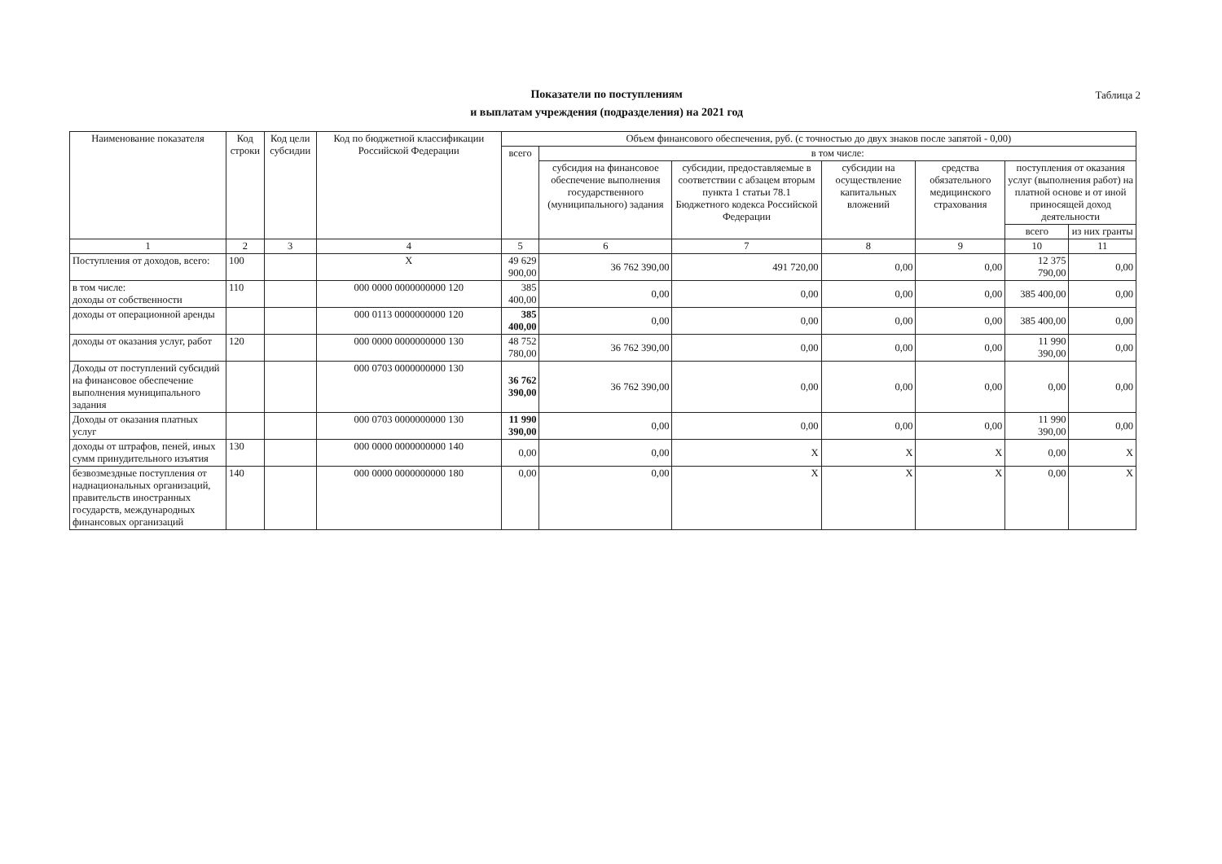Показатели по поступлениям
и выплатам учреждения (подразделения) на 2021 год
Таблица 2
| Наименование показателя | Код строки | Код цели субсидии | Код по бюджетной классификации Российской Федерации | Объем финансового обеспечения, руб. (с точностью до двух знаков после запятой - 0,00) | | | | | | |
| --- | --- | --- | --- | --- | --- | --- | --- | --- | --- | --- |
| | | | | всего | в том числе: | | | | | |
| | | | | | субсидия на финансовое обеспечение выполнения государственного (муниципального) задания | субсидии, предоставляемые в соответствии с абзацем вторым пункта 1 статьи 78.1 Бюджетного кодекса Российской Федерации | субсидии на осуществление капитальных вложений | средства обязательного медицинского страхования | поступления от оказания услуг (выполнения работ) на платной основе и от иной приносящей доход деятельности | |
| | | | | | | | | | всего | из них гранты |
| 1 | 2 | 3 | 4 | 5 | 6 | 7 | 8 | 9 | 10 | 11 |
| Поступления от доходов, всего: | 100 | | X | 49 629 900,00 | 36 762 390,00 | 491 720,00 | 0,00 | 0,00 | 12 375 790,00 | 0,00 |
| в том числе: доходы от собственности | 110 | | 000 0000 0000000000 120 | 385 400,00 | 0,00 | 0,00 | 0,00 | 0,00 | 385 400,00 | 0,00 |
| доходы от операционной аренды | | | 000 0113 0000000000 120 | 385 400,00 | 0,00 | 0,00 | 0,00 | 0,00 | 385 400,00 | 0,00 |
| доходы от оказания услуг, работ | 120 | | 000 0000 0000000000 130 | 48 752 780,00 | 36 762 390,00 | 0,00 | 0,00 | 0,00 | 11 990 390,00 | 0,00 |
| Доходы от поступлений субсидий на финансовое обеспечение выполнения муниципального задания | | | 000 0703 0000000000 130 | 36 762 390,00 | 36 762 390,00 | 0,00 | 0,00 | 0,00 | 0,00 | 0,00 |
| Доходы от оказания платных услуг | | | 000 0703 0000000000 130 | 11 990 390,00 | 0,00 | 0,00 | 0,00 | 0,00 | 11 990 390,00 | 0,00 |
| доходы от штрафов, пеней, иных сумм принудительного изъятия | 130 | | 000 0000 0000000000 140 | 0,00 | 0,00 | X | X | X | 0,00 | X |
| безвозмездные поступления от наднациональных организаций, правительств иностранных государств, международных финансовых организаций | 140 | | 000 0000 0000000000 180 | 0,00 | 0,00 | X | X | X | 0,00 | X |